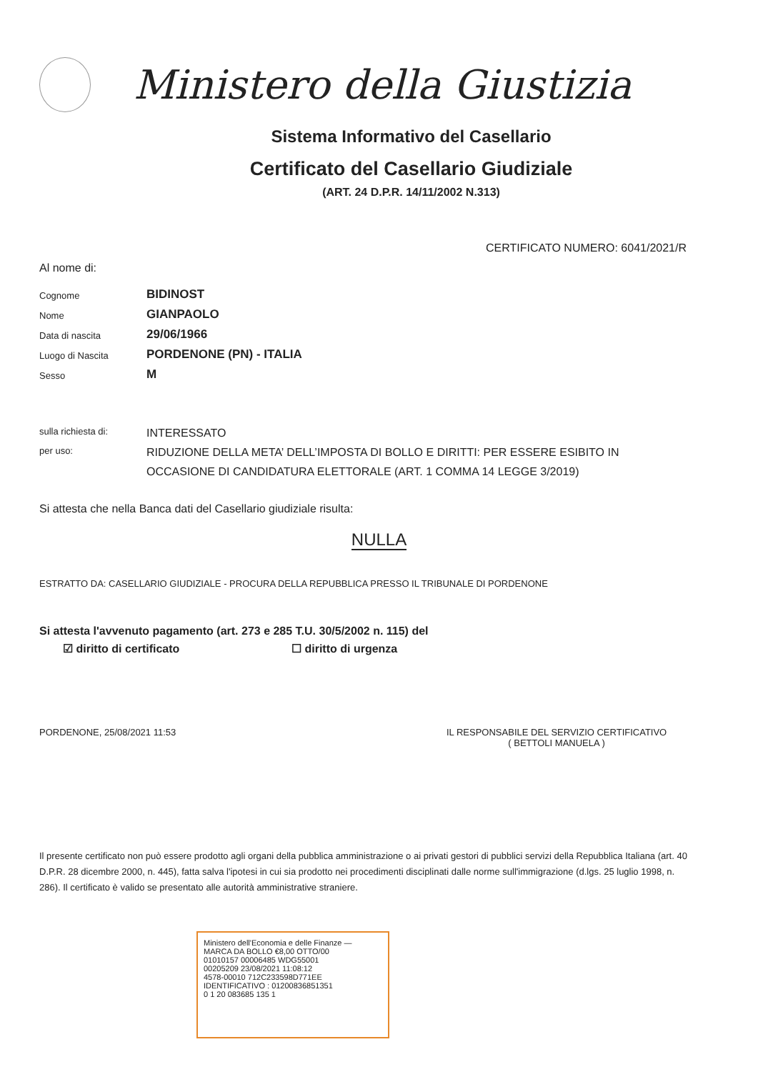Ministero della Giustizia
Sistema Informativo del Casellario
Certificato del Casellario Giudiziale
(ART. 24 D.P.R. 14/11/2002 N.313)
CERTIFICATO NUMERO: 6041/2021/R
Al nome di:
Cognome
BIDINOST
Nome
GIANPAOLO
Data di nascita
29/06/1966
Luogo di Nascita
PORDENONE (PN) - ITALIA
Sesso
M
sulla richiesta di:
INTERESSATO
per uso:
RIDUZIONE DELLA META’ DELL’IMPOSTA DI BOLLO E DIRITTI: PER ESSERE ESIBITO IN OCCASIONE DI CANDIDATURA ELETTORALE (ART. 1 COMMA 14 LEGGE 3/2019)
Si attesta che nella Banca dati del Casellario giudiziale risulta:
NULLA
ESTRATTO DA: CASELLARIO GIUDIZIALE - PROCURA DELLA REPUBBLICA PRESSO IL TRIBUNALE DI PORDENONE
Si attesta l'avvenuto pagamento (art. 273 e 285 T.U. 30/5/2002 n. 115) del
☑ diritto di certificato ☐ diritto di urgenza
PORDENONE, 25/08/2021 11:53 IL RESPONSABILE DEL SERVIZIO CERTIFICATIVO
( BETTOLI MANUELA )
Il presente certificato non può essere prodotto agli organi della pubblica amministrazione o ai privati gestori di pubblici servizi della Repubblica Italiana (art. 40 D.P.R. 28 dicembre 2000, n. 445), fatta salva l'ipotesi in cui sia prodotto nei procedimenti disciplinati dalle norme sull'immigrazione (d.lgs. 25 luglio 1998, n. 286). Il certificato è valido se presentato alle autorità amministrative straniere.
Ministero dell'Economia e delle Finanze — MARCA DA BOLLO €8,00 OTTO/00
01010157 00006485 WDG55001
00205209 23/08/2021 11:08:12
4578-00010 712C233598D771EE
IDENTIFICATIVO : 01200836851351
0 1 20 083685 135 1